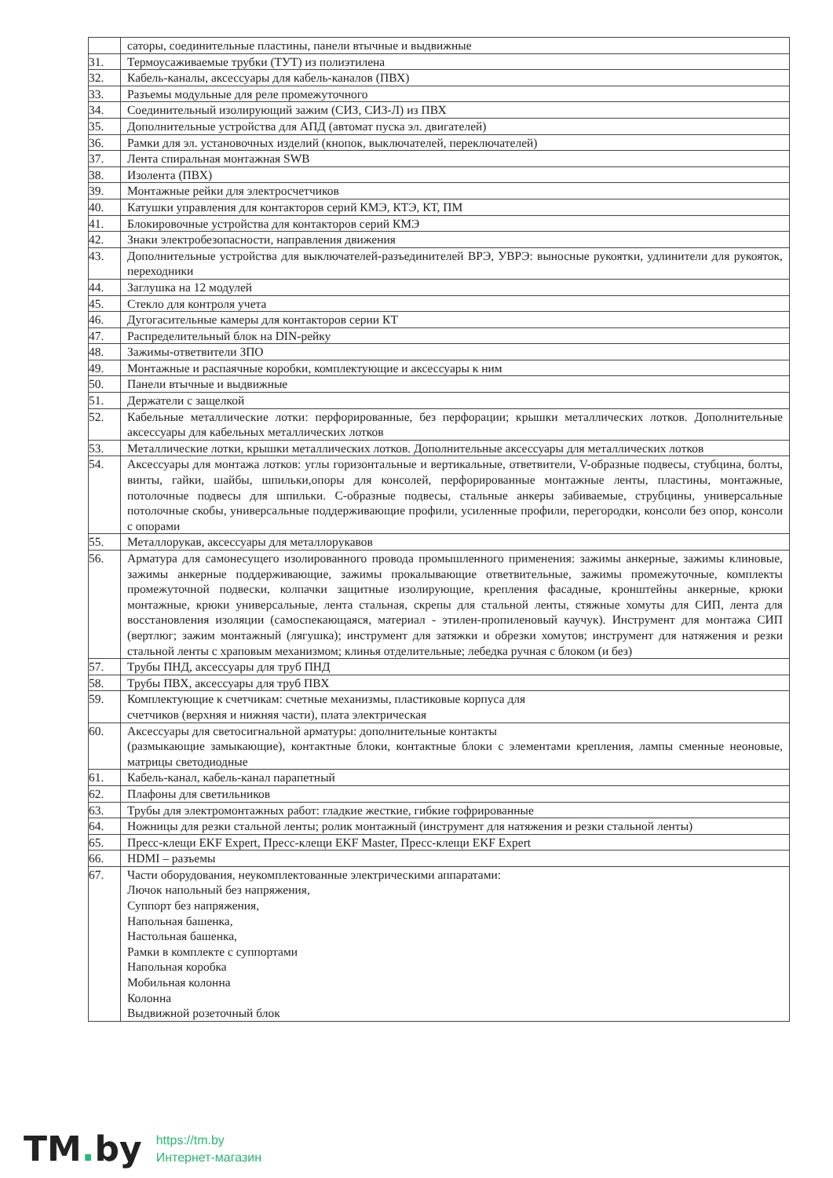| | саторы, соединительные пластины, панели втычные и выдвижные |
| 31. | Термоусаживаемые трубки (ТУТ) из полиэтилена |
| 32. | Кабель-каналы, аксессуары для кабель-каналов (ПВХ) |
| 33. | Разъемы модульные для реле промежуточного |
| 34. | Соединительный изолирующий зажим (СИЗ, СИЗ-Л) из ПВХ |
| 35. | Дополнительные устройства для АПД (автомат пуска эл. двигателей) |
| 36. | Рамки для эл. установочных изделий (кнопок, выключателей, переключателей) |
| 37. | Лента спиральная монтажная SWB |
| 38. | Изолента (ПВХ) |
| 39. | Монтажные рейки для электросчетчиков |
| 40. | Катушки управления для контакторов серий КМЭ, КТЭ, КТ, ПМ |
| 41. | Блокировочные устройства для контакторов серий КМЭ |
| 42. | Знаки электробезопасности, направления движения |
| 43. | Дополнительные устройства для выключателей-разъединителей ВРЭ, УВРЭ: выносные рукоятки, удлинители для рукояток, переходники |
| 44. | Заглушка на 12 модулей |
| 45. | Стекло для контроля учета |
| 46. | Дугогасительные камеры для контакторов серии КТ |
| 47. | Распределительный блок на DIN-рейку |
| 48. | Зажимы-ответвители ЗПО |
| 49. | Монтажные и распаячные коробки, комплектующие и аксессуары к ним |
| 50. | Панели втычные и выдвижные |
| 51. | Держатели с защелкой |
| 52. | Кабельные металлические лотки: перфорированные, без перфорации; крышки металлических лотков. Дополнительные аксессуары для кабельных металлических лотков |
| 53. | Металлические лотки, крышки металлических лотков. Дополнительные аксессуары для металлических лотков |
| 54. | Аксессуары для монтажа лотков: углы горизонтальные и вертикальные, ответвители, V-образные подвесы, стубцина, болты, винты, гайки, шайбы, шпильки,опоры для консолей, перфорированные монтажные ленты, пластины, монтажные, потолочные подвесы для шпильки. С-образные подвесы, стальные анкеры забиваемые, струбцины, универсальные потолочные скобы, универсальные поддерживающие профили, усиленные профили, перегородки, консоли без опор, консоли с опорами |
| 55. | Металлорукав, аксессуары для металлорукавов |
| 56. | Арматура для самонесущего изолированного провода промышленного применения: зажимы анкерные, зажимы клиновые, зажимы анкерные поддерживающие, зажимы прокалывающие ответвительные, зажимы промежуточные, комплекты промежуточной подвески, колпачки защитные изолирующие, крепления фасадные, кронштейны анкерные, крюки монтажные, крюки универсальные, лента стальная, скрепы для стальной ленты, стяжные хомуты для СИП, лента для восстановления изоляции (самоспекающаяся, материал - этилен-пропиленовый каучук). Инструмент для монтажа СИП (вертлюг; зажим монтажный (лягушка); инструмент для затяжки и обрезки хомутов; инструмент для натяжения и резки стальной ленты с храповым механизмом; клинья отделительные; лебедка ручная с блоком (и без) |
| 57. | Трубы ПНД, аксессуары для труб ПНД |
| 58. | Трубы ПВХ, аксессуары для труб ПВХ |
| 59. | Комплектующие к счетчикам: счетные механизмы, пластиковые корпуса для счетчиков (верхняя и нижняя части), плата электрическая |
| 60. | Аксессуары для светосигнальной арматуры: дополнительные контакты (размыкающие замыкающие), контактные блоки, контактные блоки с элементами крепления, лампы сменные неоновые, матрицы светодиодные |
| 61. | Кабель-канал, кабель-канал парапетный |
| 62. | Плафоны для светильников |
| 63. | Трубы для электромонтажных работ: гладкие жесткие, гибкие гофрированные |
| 64. | Ножницы для резки стальной ленты; ролик монтажный (инструмент для натяжения и резки стальной ленты) |
| 65. | Пресс-клещи EKF Expert, Пресс-клещи EKF Master, Пресс-клещи EKF Expert |
| 66. | HDMI – разъемы |
| 67. | Части оборудования, неукомплектованные электрическими аппаратами: Лючок напольный без напряжения, Суппорт без напряжения, Напольная башенка, Настольная башенка, Рамки в комплекте с суппортами Напольная коробка Мобильная колонна Колонна Выдвижной розеточный блок |
TM. by
https://tm.by
Интернет-магазин